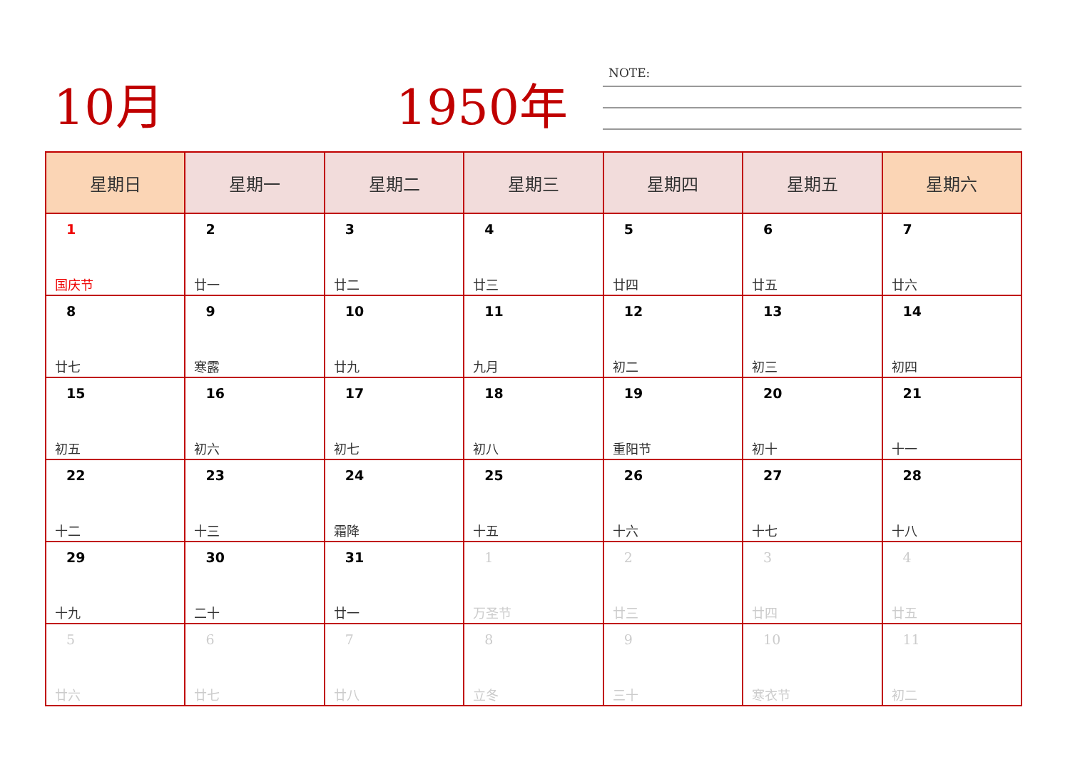10月 1950年 NOTE:
| 星期日 | 星期一 | 星期二 | 星期三 | 星期四 | 星期五 | 星期六 |
| --- | --- | --- | --- | --- | --- | --- |
| 1 国庆节 | 2 廿一 | 3 廿二 | 4 廿三 | 5 廿四 | 6 廿五 | 7 廿六 |
| 8 廿七 | 9 寒露 | 10 廿九 | 11 九月 | 12 初二 | 13 初三 | 14 初四 |
| 15 初五 | 16 初六 | 17 初七 | 18 初八 | 19 重阳节 | 20 初十 | 21 十一 |
| 22 十二 | 23 十三 | 24 霜降 | 25 十五 | 26 十六 | 27 十七 | 28 十八 |
| 29 十九 | 30 二十 | 31 廿一 | 1 万圣节 | 2 廿三 | 3 廿四 | 4 廿五 |
| 5 廿六 | 6 廿七 | 7 廿八 | 8 立冬 | 9 三十 | 10 寒衣节 | 11 初二 |